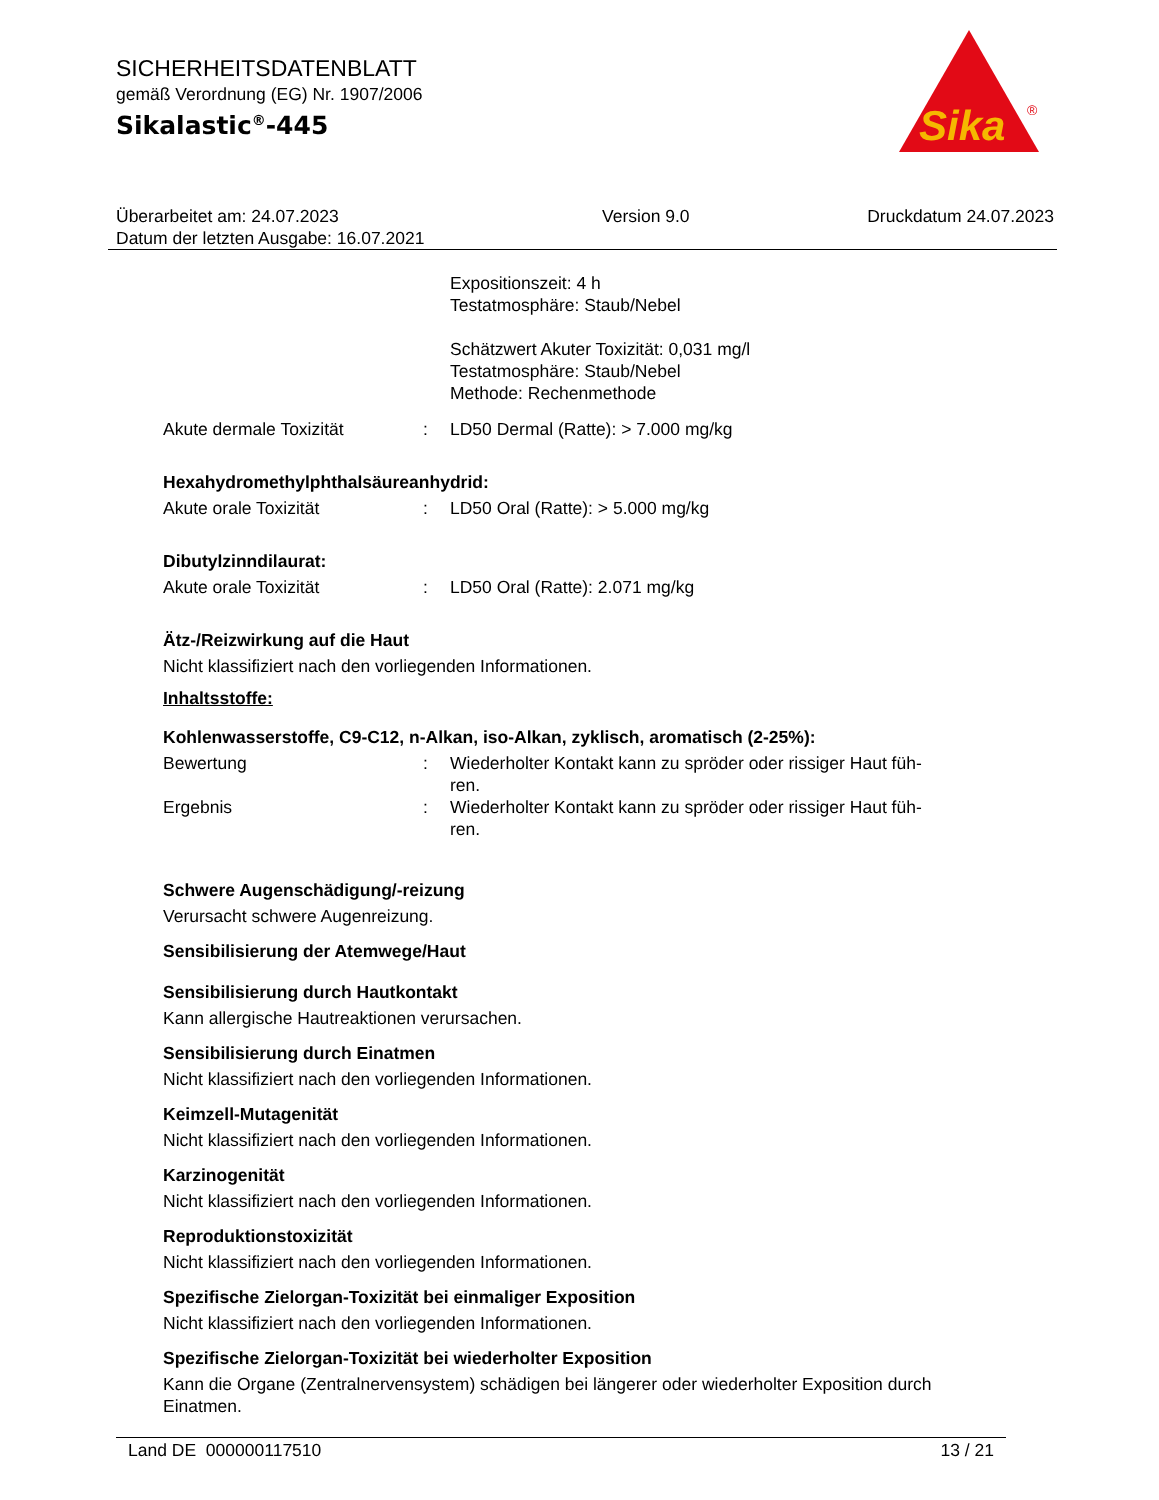SICHERHEITSDATENBLATT
gemäß Verordnung (EG) Nr. 1907/2006
Sikalastic<sup>®</sup>-445
Sika
®
Überarbeitet am: 24.07.2023
Datum der letzten Ausgabe: 16.07.2021
Version 9.0 Druckdatum 24.07.2023
Expositionszeit: 4 h
Testatmosphäre: Staub/Nebel
Schätzwert Akuter Toxizität: 0,031 mg/l
Testatmosphäre: Staub/Nebel
Methode: Rechenmethode
Akute dermale Toxizität : LD50 Dermal (Ratte): > 7.000 mg/kg
Hexahydromethylphthalsäureanhydrid:
Akute orale Toxizität : LD50 Oral (Ratte): > 5.000 mg/kg
Dibutylzinndilaurat:
Akute orale Toxizität : LD50 Oral (Ratte): 2.071 mg/kg
Ätz-/Reizwirkung auf die Haut
Nicht klassifiziert nach den vorliegenden Informationen.
Inhaltsstoffe:
Kohlenwasserstoffe, C9-C12, n-Alkan, iso-Alkan, zyklisch, aromatisch (2-25%):
Bewertung : Wiederholter Kontakt kann zu spröder oder rissiger Haut füh-
ren.
Ergebnis : Wiederholter Kontakt kann zu spröder oder rissiger Haut füh-
ren.
Schwere Augenschädigung/-reizung
Verursacht schwere Augenreizung.
Sensibilisierung der Atemwege/Haut
Sensibilisierung durch Hautkontakt
Kann allergische Hautreaktionen verursachen.
Sensibilisierung durch Einatmen
Nicht klassifiziert nach den vorliegenden Informationen.
Keimzell-Mutagenität
Nicht klassifiziert nach den vorliegenden Informationen.
Karzinogenität
Nicht klassifiziert nach den vorliegenden Informationen.
Reproduktionstoxizität
Nicht klassifiziert nach den vorliegenden Informationen.
Spezifische Zielorgan-Toxizität bei einmaliger Exposition
Nicht klassifiziert nach den vorliegenden Informationen.
Spezifische Zielorgan-Toxizität bei wiederholter Exposition
Kann die Organe (Zentralnervensystem) schädigen bei längerer oder wiederholter Exposition durch Einatmen.
Land DE 000000117510 13 / 21